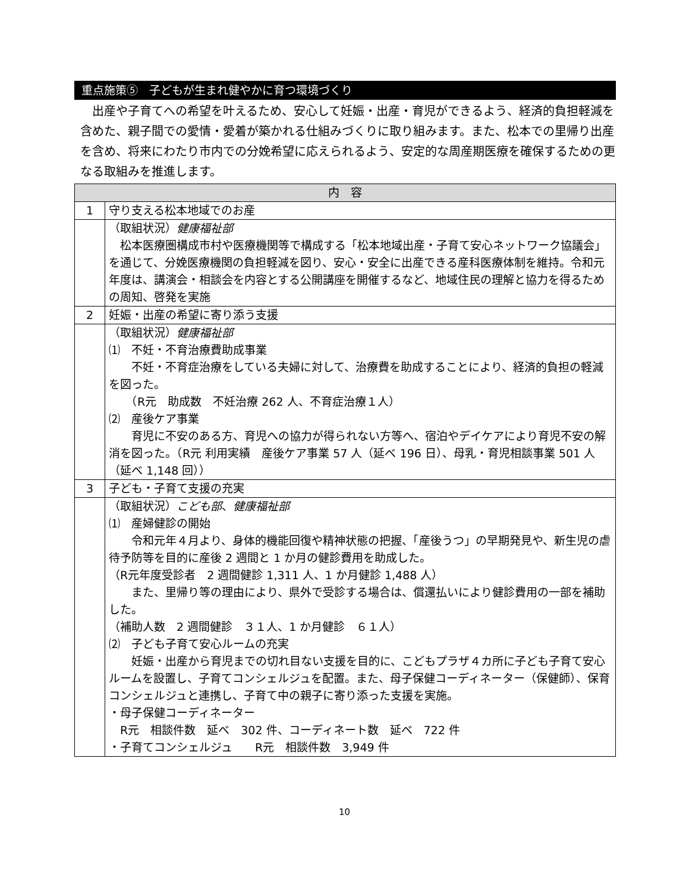重点施策⑤　子どもが生まれ健やかに育つ環境づくり
　出産や子育てへの希望を叶えるため、安心して妊娠・出産・育児ができるよう、経済的負担軽減を含めた、親子間での愛情・愛着が築かれる仕組みづくりに取り組みます。また、松本での里帰り出産を含め、将来にわたり市内での分娩希望に応えられるよう、安定的な周産期医療を確保するための更なる取組みを推進します。
| 内 容 | |
| --- | --- |
| 1 | 守り支える松本地域でのお産 |
| | （取組状況） 健康福祉部 松本医療圏構成市村や医療機関等で構成する「松本地域出産・子育て安心ネットワーク協議会」を通じて、分娩医療機関の負担軽減を図り、安心・安全に出産できる産科医療体制を維持。令和元年度は、講演会・相談会を内容とする公開講座を開催するなど、地域住民の理解と協力を得るための周知、啓発を実施 |
| 2 | 妊娠・出産の希望に寄り添う支援 |
| | （取組状況） 健康福祉部 ⑴ 不妊・不育治療費助成事業 不妊・不育症治療をしている夫婦に対して、治療費を助成することにより、経済的負担の軽減を図った。 （R元 助成数 不妊治療 262 人、不育症治療１人） ⑵ 産後ケア事業 育児に不安のある方、育児への協力が得られない方等へ、宿泊やデイケアにより育児不安の解消を図った。（R元 利用実績 産後ケア事業 57 人（延べ 196 日）、母乳・育児相談事業 501 人（延べ 1,148 回）） |
| 3 | 子ども・子育て支援の充実 |
| | （取組状況） こども部 、 健康福祉部 ⑴ 産婦健診の開始 令和元年４月より、身体的機能回復や精神状態の把握、「産後うつ」の早期発見や、新生児の虐待予防等を目的に産後 2 週間と 1 か月の健診費用を助成した。 （R元年度受診者 2 週間健診 1,311 人、1 か月健診 1,488 人） また、里帰り等の理由により、県外で受診する場合は、償還払いにより健診費用の一部を補助した。 （補助人数 2 週間健診 ３１人、1 か月健診 ６１人） ⑵ 子ども子育て安心ルームの充実 妊娠・出産から育児までの切れ目ない支援を目的に、こどもプラザ４カ所に子ども子育て安心ルームを設置し、子育てコンシェルジュを配置。また、母子保健コーディネーター（保健師）、保育コンシェルジュと連携し、子育て中の親子に寄り添った支援を実施。 ・母子保健コーディネーター R元 相談件数 延べ 302 件、コーディネート数 延べ 722 件 ・子育てコンシェルジュ R元 相談件数 3,949 件 |
10